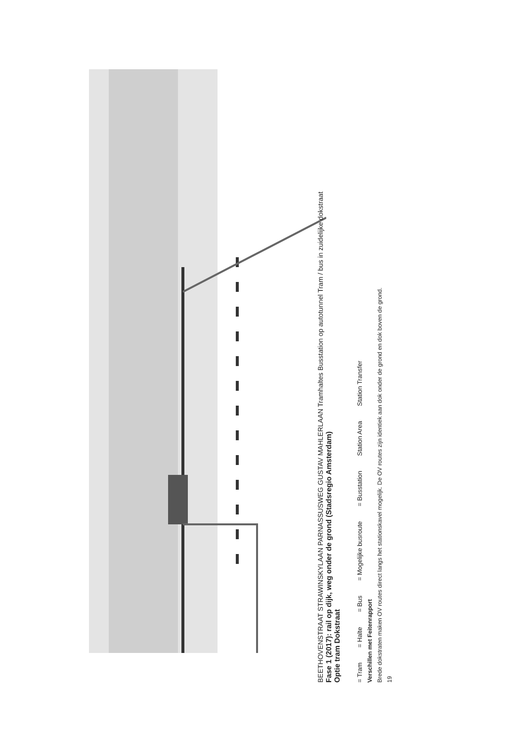BEETHOVENSTRAAT STRAWINSKYLAAN PARNASSUSWEG GUSTAV MAHLERLAAN Tramhaltes Busstation op autotunnel Tram / bus in zuidelijke dokstraat
Fase 1 (2017): rail op dijk, weg onder de grond (Stadsregio Amsterdam)
Optie tram Dokstraat
= Tram = Halte = Bus = Mogelijke busroute = Busstation Station Area Station Transfer
Verschillen met Feitenrapport
Brede dokstraten maken OV routes direct langs het stationskavel mogelijk. De OV routes zijn identiek aan dok onder de grond en dok boven de grond.
19